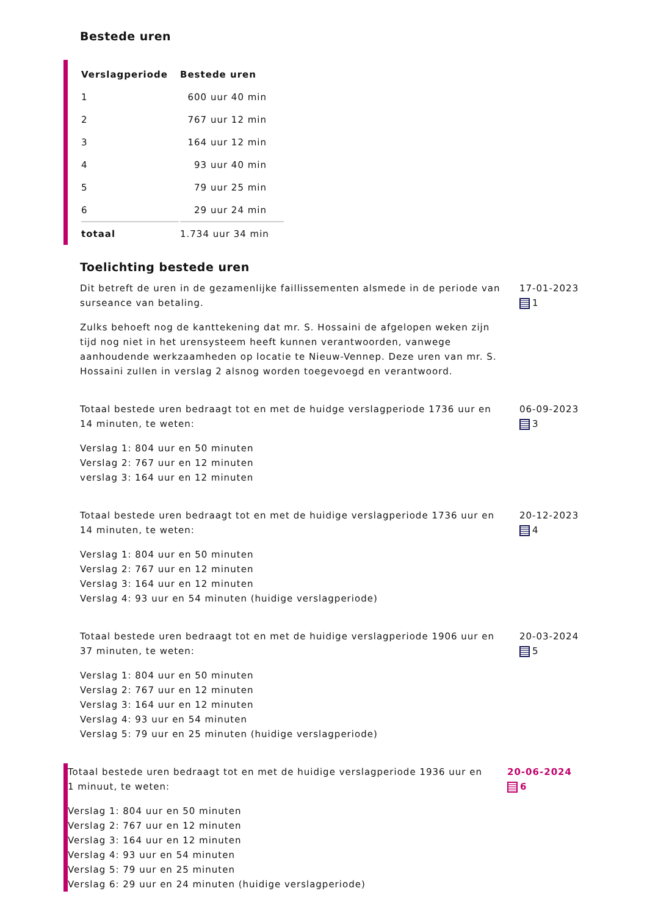Bestede uren
| Verslagperiode | Bestede uren |
| --- | --- |
| 1 | 600 uur 40 min |
| 2 | 767 uur 12 min |
| 3 | 164 uur 12 min |
| 4 | 93 uur 40 min |
| 5 | 79 uur 25 min |
| 6 | 29 uur 24 min |
| totaal | 1.734 uur 34 min |
Toelichting bestede uren
Dit betreft de uren in de gezamenlijke faillissementen alsmede in de periode van surseance van betaling.
Zulks behoeft nog de kanttekening dat mr. S. Hossaini de afgelopen weken zijn tijd nog niet in het urensysteem heeft kunnen verantwoorden, vanwege aanhoudende werkzaamheden op locatie te Nieuw-Vennep. Deze uren van mr. S. Hossaini zullen in verslag 2 alsnog worden toegevoegd en verantwoord.
17-01-2023
1
Totaal bestede uren bedraagt tot en met de huidge verslagperiode 1736 uur en 14 minuten, te weten:
Verslag 1: 804 uur en 50 minuten
Verslag 2: 767 uur en 12 minuten
verslag 3: 164 uur en 12 minuten
06-09-2023
3
Totaal bestede uren bedraagt tot en met de huidige verslagperiode 1736 uur en 14 minuten, te weten:
Verslag 1: 804 uur en 50 minuten
Verslag 2: 767 uur en 12 minuten
Verslag 3: 164 uur en 12 minuten
Verslag 4: 93 uur en 54 minuten (huidige verslagperiode)
20-12-2023
4
Totaal bestede uren bedraagt tot en met de huidige verslagperiode 1906 uur en 37 minuten, te weten:
Verslag 1: 804 uur en 50 minuten
Verslag 2: 767 uur en 12 minuten
Verslag 3: 164 uur en 12 minuten
Verslag 4: 93 uur en 54 minuten
Verslag 5: 79 uur en 25 minuten (huidige verslagperiode)
20-03-2024
5
Totaal bestede uren bedraagt tot en met de huidige verslagperiode 1936 uur en 1 minuut, te weten:
Verslag 1: 804 uur en 50 minuten
Verslag 2: 767 uur en 12 minuten
Verslag 3: 164 uur en 12 minuten
Verslag 4: 93 uur en 54 minuten
Verslag 5: 79 uur en 25 minuten
Verslag 6: 29 uur en 24 minuten (huidige verslagperiode)
20-06-2024
6